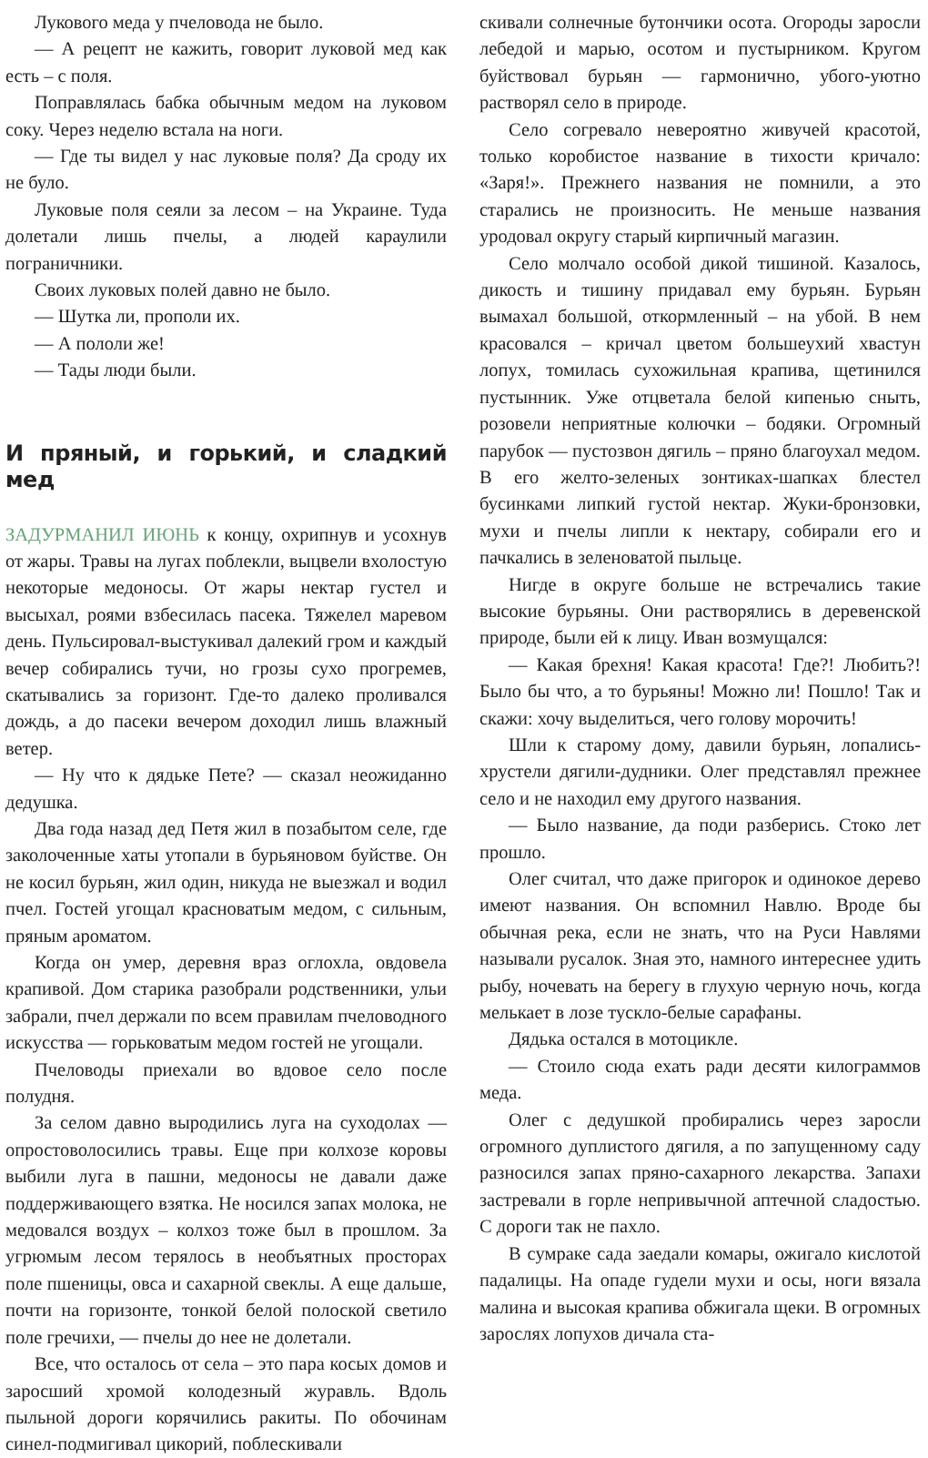Лукового меда у пчеловода не было.
— А рецепт не кажить, говорит луковой мед как есть – с поля.
Поправлялась бабка обычным медом на луковом соку. Через неделю встала на ноги.
— Где ты видел у нас луковые поля? Да сроду их не було.
Луковые поля сеяли за лесом – на Украине. Туда долетали лишь пчелы, а людей караулили пограничники.
Своих луковых полей давно не было.
— Шутка ли, прополи их.
— А пололи же!
— Тады люди были.
И пряный, и горький, и сладкий мед
ЗАДУРМАНИЛ ИЮНЬ к концу, охрипнув и усохнув от жары. Травы на лугах поблекли, выцвели вхолостую некоторые медоносы. От жары нектар густел и высыхал, роями взбесилась пасека. Тяжелел маревом день. Пульсировал-выстукивал далекий гром и каждый вечер собирались тучи, но грозы сухо прогремев, скатывались за горизонт. Где-то далеко проливался дождь, а до пасеки вечером доходил лишь влажный ветер.
— Ну что к дядьке Пете? — сказал неожиданно дедушка.
Два года назад дед Петя жил в позабытом селе, где заколоченные хаты утопали в бурьяновом буйстве. Он не косил бурьян, жил один, никуда не выезжал и водил пчел. Гостей угощал красноватым медом, с сильным, пряным ароматом.
Когда он умер, деревня враз оглохла, овдовела крапивой. Дом старика разобрали родственники, ульи забрали, пчел держали по всем правилам пчеловодного искусства — горьковатым медом гостей не угощали.
Пчеловоды приехали во вдовое село после полудня.
За селом давно выродились луга на суходолах — опростоволосились травы. Еще при колхозе коровы выбили луга в пашни, медоносы не давали даже поддерживающего взятка. Не носился запах молока, не медовался воздух – колхоз тоже был в прошлом. За угрюмым лесом терялось в необъятных просторах поле пшеницы, овса и сахарной свеклы. А еще дальше, почти на горизонте, тонкой белой полоской светило поле гречихи, — пчелы до нее не долетали.
Все, что осталось от села – это пара косых домов и заросший хромой колодезный журавль. Вдоль пыльной дороги корячились ракиты. По обочинам синел-подмигивал цикорий, поблескивали
скивали солнечные бутончики осота. Огороды заросли лебедой и марью, осотом и пустырником. Кругом буйствовал бурьян — гармонично, убого-уютно растворял село в природе.
Село согревало невероятно живучей красотой, только коробистое название в тихости кричало: «Заря!». Прежнего названия не помнили, а это старались не произносить. Не меньше названия уродовал округу старый кирпичный магазин.
Село молчало особой дикой тишиной. Казалось, дикость и тишину придавал ему бурьян. Бурьян вымахал большой, откормленный – на убой. В нем красовался – кричал цветом большеухий хвастун лопух, томилась сухожильная крапива, щетинился пустынник. Уже отцветала белой кипенью сныть, розовели неприятные колючки – бодяки. Огромный парубок — пустозвон дягиль – пряно благоухал медом. В его желто-зеленых зонтиках-шапках блестел бусинками липкий густой нектар. Жуки-бронзовки, мухи и пчелы липли к нектару, собирали его и пачкались в зеленоватой пыльце.
Нигде в округе больше не встречались такие высокие бурьяны. Они растворялись в деревенской природе, были ей к лицу. Иван возмущался:
— Какая брехня! Какая красота! Где?! Любить?! Было бы что, а то бурьяны! Можно ли! Пошло! Так и скажи: хочу выделиться, чего голову морочить!
Шли к старому дому, давили бурьян, лопались-хрустели дягили-дудники. Олег представлял прежнее село и не находил ему другого названия.
— Было название, да поди разберись. Стоко лет прошло.
Олег считал, что даже пригорок и одинокое дерево имеют названия. Он вспомнил Навлю. Вроде бы обычная река, если не знать, что на Руси Навлями называли русалок. Зная это, намного интереснее удить рыбу, ночевать на берегу в глухую черную ночь, когда мелькает в лозе тускло-белые сарафаны.
Дядька остался в мотоцикле.
— Стоило сюда ехать ради десяти килограммов меда.
Олег с дедушкой пробирались через заросли огромного дуплистого дягиля, а по запущенному саду разносился запах пряно-сахарного лекарства. Запахи застревали в горле непривычной аптечной сладостью. С дороги так не пахло.
В сумраке сада заедали комары, ожигало кислотой падалицы. На опаде гудели мухи и осы, ноги вязала малина и высокая крапива обжигала щеки. В огромных зарослях лопухов дичала ста-